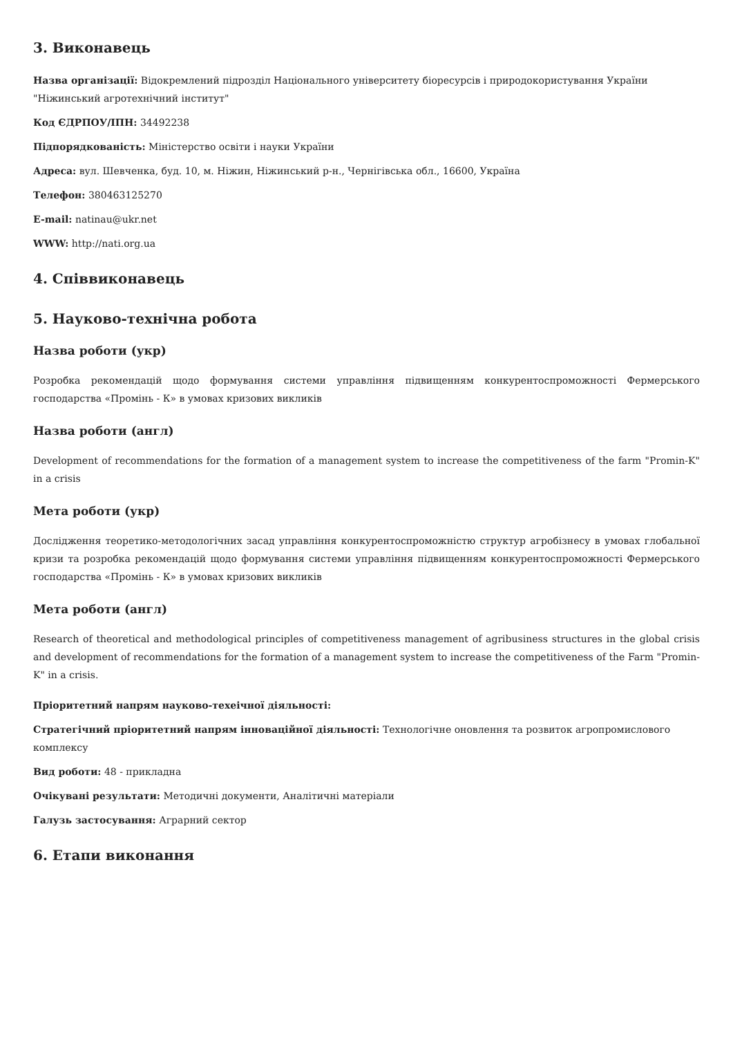3. Виконавець
Назва організації: Відокремлений підрозділ Національного університету біоресурсів і природокористування України "Ніжинський агротехнічний інститут"
Код ЄДРПОУ/ІПН: 34492238
Підпорядкованість: Міністерство освіти і науки України
Адреса: вул. Шевченка, буд. 10, м. Ніжин, Ніжинський р-н., Чернігівська обл., 16600, Україна
Телефон: 380463125270
E-mail: natinau@ukr.net
WWW: http://nati.org.ua
4. Співвиконавець
5. Науково-технічна робота
Назва роботи (укр)
Розробка рекомендацій щодо формування системи управління підвищенням конкурентоспроможності Фермерського господарства «Промінь - К» в умовах кризових викликів
Назва роботи (англ)
Development of recommendations for the formation of a management system to increase the competitiveness of the farm "Promin-K" in a crisis
Мета роботи (укр)
Дослідження теоретико-методологічних засад управління конкурентоспроможністю структур агробізнесу в умовах глобальної кризи та розробка рекомендацій щодо формування системи управління підвищенням конкурентоспроможності Фермерського господарства «Промінь - К» в умовах кризових викликів
Мета роботи (англ)
Research of theoretical and methodological principles of competitiveness management of agribusiness structures in the global crisis and development of recommendations for the formation of a management system to increase the competitiveness of the Farm "Promin-K" in a crisis.
Пріоритетний напрям науково-техеічної діяльності:
Стратегічний пріоритетний напрям інноваційної діяльності: Технологічне оновлення та розвиток агропромислового комплексу
Вид роботи: 48 - прикладна
Очікувані результати: Методичні документи, Аналітичні матеріали
Галузь застосування: Аграрний сектор
6. Етапи виконання